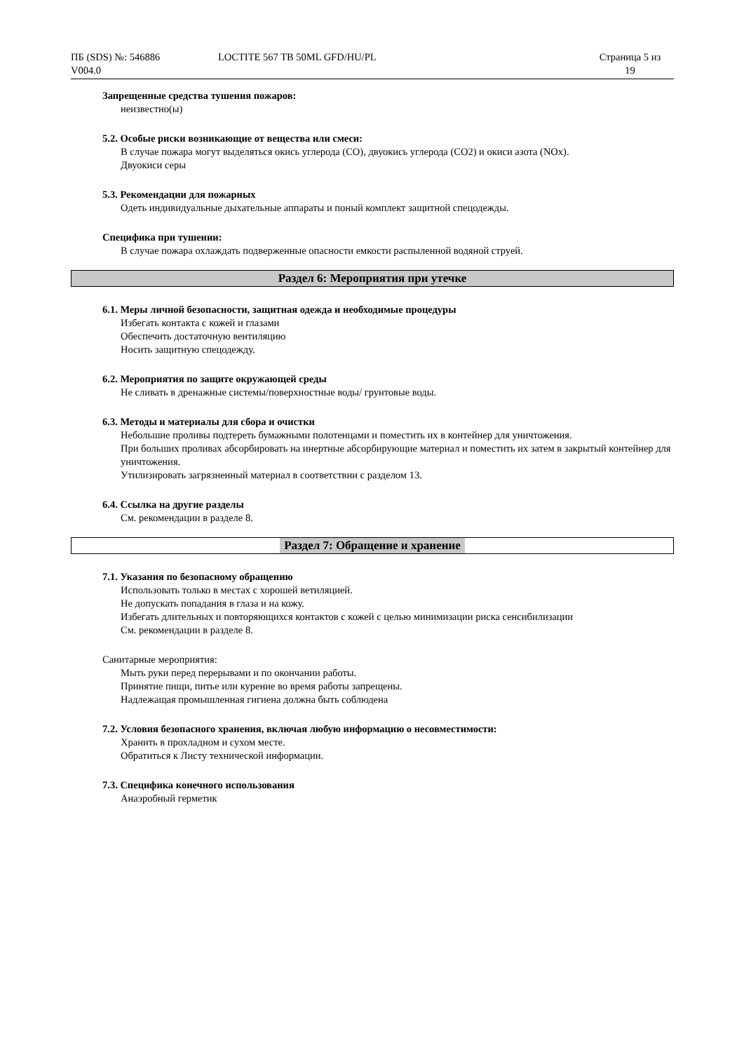ПБ (SDS) №: 546886
V004.0
LOCTITE 567 TB 50ML GFD/HU/PL Страница 5 из
19
Запрещенные средства тушения пожаров:
неизвестно(ы)
5.2. Особые риски возникающие от вещества или смеси:
В случае пожара могут выделяться окись углерода (CO), двуокись углерода (CO2) и окиси азота (NOx).
Двуокиси серы
5.3. Рекомендации для пожарных
Одеть индивидуальные дыхательные аппараты и поный комплект защитной спецодежды.
Специфика при тушении:
В случае пожара охлаждать подверженные опасности емкости распыленной водяной струей.
Раздел 6: Мероприятия при утечке
6.1. Меры личной безопасности, защитная одежда и необходимые процедуры
Избегать контакта с кожей и глазами
Обеспечить достаточную вентиляцию
Носить защитную спецодежду.
6.2. Мероприятия по защите окружающей среды
Не сливать в дренажные системы/поверхностные воды/ грунтовые воды.
6.3. Методы и материалы для сбора и очистки
Небольшие проливы подтереть бумажными полотенцами и поместить их в контейнер для уничтожения.
При больших проливах абсорбировать на инертные абсорбирующие материал и поместить их затем в закрытый контейнер для уничтожения.
Утилизировать загрязненный материал в соответствии с разделом 13.
6.4. Ссылка на другие разделы
См. рекомендации в разделе 8.
Раздел 7: Обращение и хранение
7.1. Указания по безопасному обращению
Использовать только в местах с хорошей ветиляцией.
Не допускать попадания в глаза и на кожу.
Избегать длительных и повторяющихся контактов с кожей с целью минимизации риска сенсибилизации
См. рекомендации в разделе 8.
Санитарные мероприятия:
Мыть руки перед перерывами и по окончании работы.
Принятие пищи, питье или курение во время работы запрещены.
Надлежащая промышленная гигиена должна быть соблюдена
7.2. Условия безопасного хранения, включая любую информацию о несовместимости:
Хранить в прохладном и сухом месте.
Обратиться к Листу технической информации.
7.3. Специфика конечного использования
Анаэробный герметик